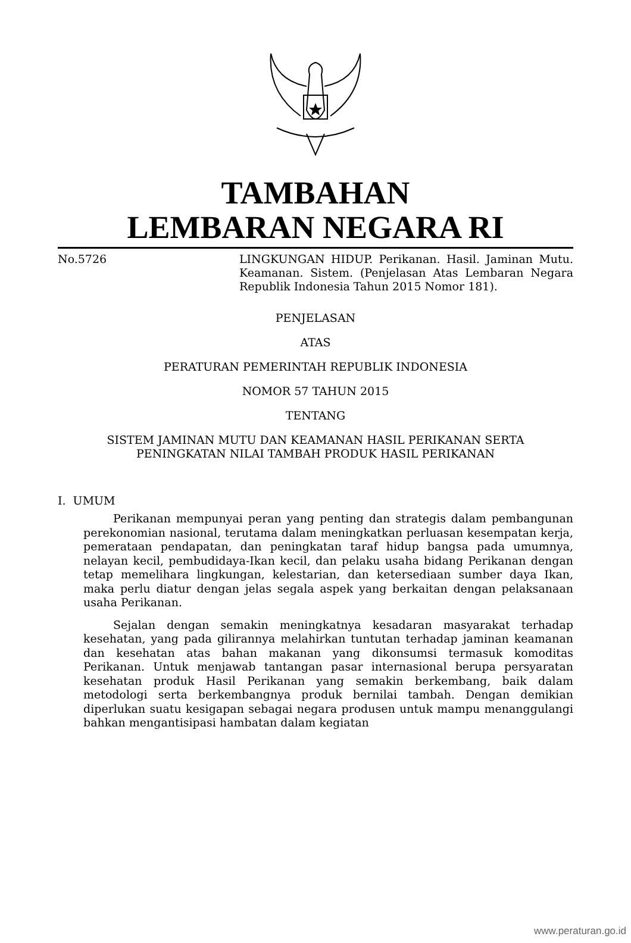TAMBAHAN
LEMBARAN NEGARA RI
No.5726 LINGKUNGAN HIDUP. Perikanan. Hasil. Jaminan Mutu. Keamanan. Sistem. (Penjelasan Atas Lembaran Negara Republik Indonesia Tahun 2015 Nomor 181).
PENJELASAN
ATAS
PERATURAN PEMERINTAH REPUBLIK INDONESIA
NOMOR 57 TAHUN 2015
TENTANG
SISTEM JAMINAN MUTU DAN KEAMANAN HASIL PERIKANAN SERTA
PENINGKATAN NILAI TAMBAH PRODUK HASIL PERIKANAN
I. UMUM
Perikanan mempunyai peran yang penting dan strategis dalam pembangunan perekonomian nasional, terutama dalam meningkatkan perluasan kesempatan kerja, pemerataan pendapatan, dan peningkatan taraf hidup bangsa pada umumnya, nelayan kecil, pembudidaya-Ikan kecil, dan pelaku usaha bidang Perikanan dengan tetap memelihara lingkungan, kelestarian, dan ketersediaan sumber daya Ikan, maka perlu diatur dengan jelas segala aspek yang berkaitan dengan pelaksanaan usaha Perikanan.
Sejalan dengan semakin meningkatnya kesadaran masyarakat terhadap kesehatan, yang pada gilirannya melahirkan tuntutan terhadap jaminan keamanan dan kesehatan atas bahan makanan yang dikonsumsi termasuk komoditas Perikanan. Untuk menjawab tantangan pasar internasional berupa persyaratan kesehatan produk Hasil Perikanan yang semakin berkembang, baik dalam metodologi serta berkembangnya produk bernilai tambah. Dengan demikian diperlukan suatu kesigapan sebagai negara produsen untuk mampu menanggulangi bahkan mengantisipasi hambatan dalam kegiatan
www.peraturan.go.id